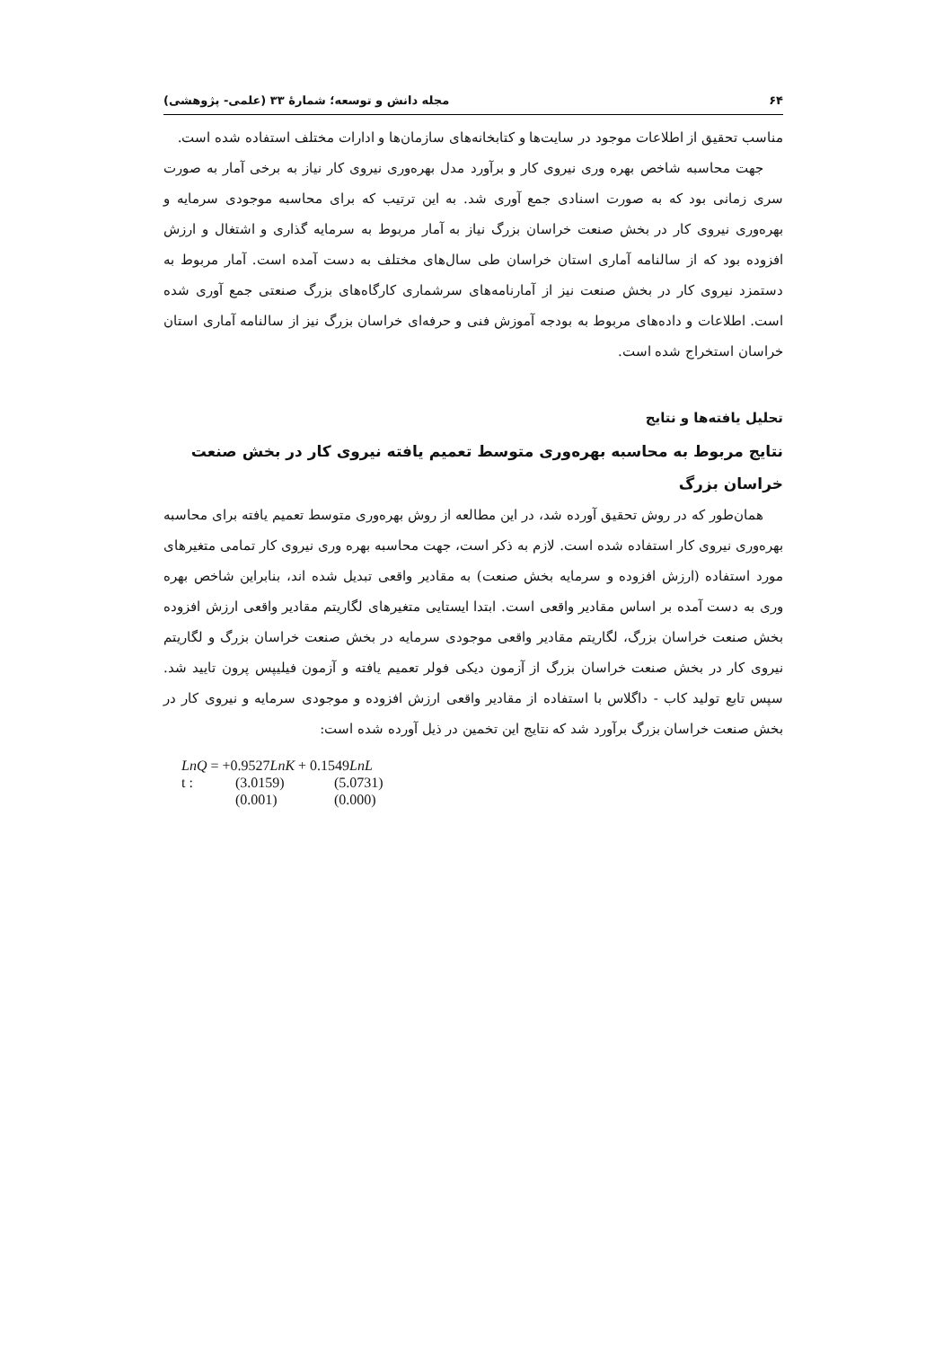۶۴ مجله دانش و توسعه؛ شمارۀ ۳۳ (علمی- پژوهشی)
مناسب تحقیق از اطلاعات موجود در سایت‌ها و کتابخانه‌های سازمان‌ها و ادارات مختلف استفاده شده است.
جهت محاسبه شاخص بهره وری نیروی کار و برآورد مدل بهره‌وری نیروی کار نیاز به برخی آمار به صورت سری زمانی بود که به صورت اسنادی جمع آوری شد. به این ترتیب که برای محاسبه موجودی سرمایه و بهره‌وری نیروی کار در بخش صنعت خراسان بزرگ نیاز به آمار مربوط به سرمایه گذاری و اشتغال و ارزش افزوده بود که از سالنامه آماری استان خراسان طی سال‌های مختلف به دست آمده است. آمار مربوط به دستمزد نیروی کار در بخش صنعت نیز از آمارنامه‌های سرشماری کارگاه‌های بزرگ صنعتی جمع آوری شده است. اطلاعات و داده‌های مربوط به بودجه آموزش فنی و حرفه‌ای خراسان بزرگ نیز از سالنامه آماری استان خراسان استخراج شده است.
تحلیل یافته‌ها و نتایج
نتایج مربوط به محاسبه بهره‌وری متوسط تعمیم یافته نیروی کار در بخش صنعت خراسان بزرگ
همان‌طور که در روش تحقیق آورده شد، در این مطالعه از روش بهره‌وری متوسط تعمیم یافته برای محاسبه بهره‌وری نیروی کار استفاده شده است. لازم به ذکر است، جهت محاسبه بهره وری نیروی کار تمامی متغیرهای مورد استفاده (ارزش افزوده و سرمایه بخش صنعت) به مقادیر واقعی تبدیل شده اند، بنابراین شاخص بهره وری به دست آمده بر اساس مقادیر واقعی است. ابتدا ایستایی متغیرهای لگاریتم مقادیر واقعی ارزش افزوده بخش صنعت خراسان بزرگ، لگاریتم مقادیر واقعی موجودی سرمایه در بخش صنعت خراسان بزرگ و لگاریتم نیروی کار در بخش صنعت خراسان بزرگ از آزمون دیکی فولر تعمیم یافته و آزمون فیلیپس پرون تایید شد. سپس تابع تولید کاب - داگلاس با استفاده از مقادیر واقعی ارزش افزوده و موجودی سرمایه و نیروی کار در بخش صنعت خراسان بزرگ برآورد شد که نتایج این تخمین در ذیل آورده شده است:
LnQ = +0.9527LnK + 0.1549LnL
t : (3.0159) (5.0731)
(0.001) (0.000)